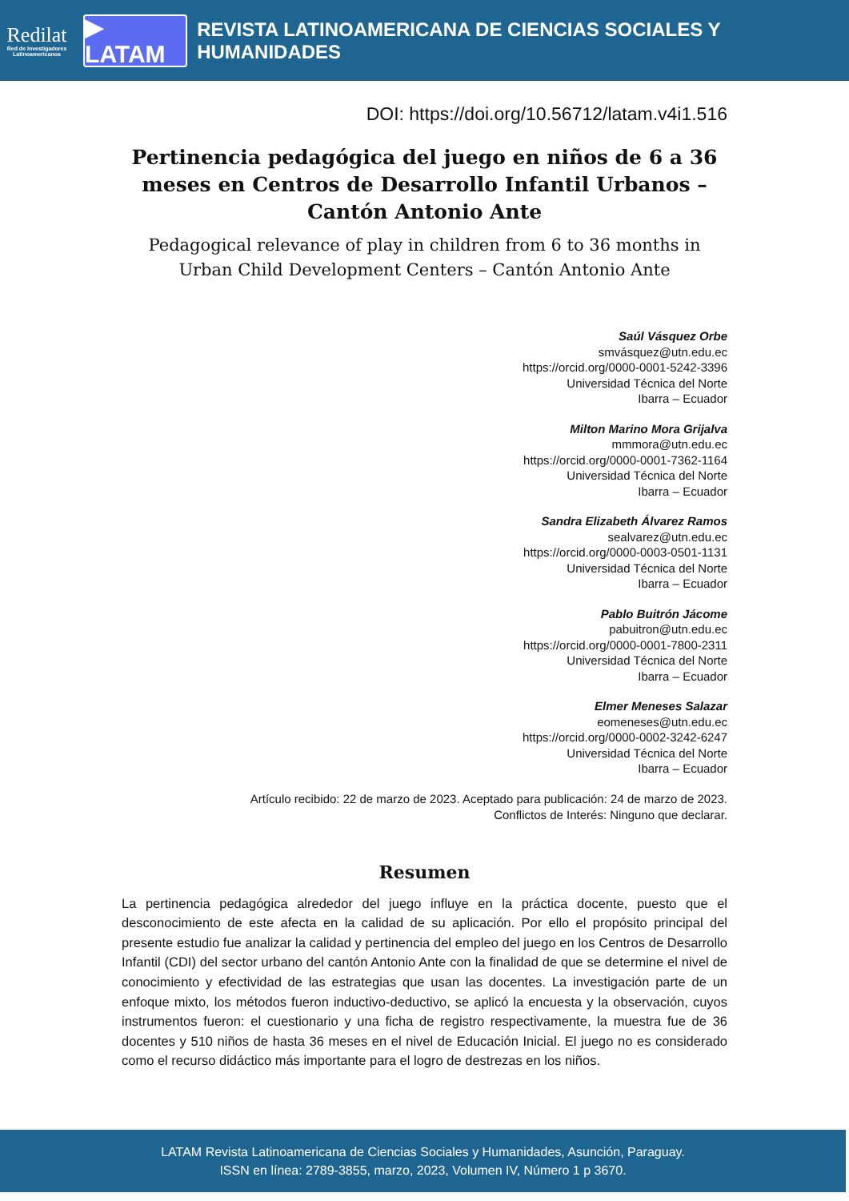Redilat
Red de Investigadores Latinoamericanos
▶ LATAM
REVISTA LATINOAMERICANA DE CIENCIAS SOCIALES Y HUMANIDADES
DOI: https://doi.org/10.56712/latam.v4i1.516
Pertinencia pedagógica del juego en niños de 6 a 36 meses en Centros de Desarrollo Infantil Urbanos – Cantón Antonio Ante
Pedagogical relevance of play in children from 6 to 36 months in Urban Child Development Centers – Cantón Antonio Ante
Saúl Vásquez Orbe
smvásquez@utn.edu.ec
https://orcid.org/0000-0001-5242-3396
Universidad Técnica del Norte
Ibarra – Ecuador
Milton Marino Mora Grijalva
mmmora@utn.edu.ec
https://orcid.org/0000-0001-7362-1164
Universidad Técnica del Norte
Ibarra – Ecuador
Sandra Elizabeth Álvarez Ramos
sealvarez@utn.edu.ec
https://orcid.org/0000-0003-0501-1131
Universidad Técnica del Norte
Ibarra – Ecuador
Pablo Buitrón Jácome
pabuitron@utn.edu.ec
https://orcid.org/0000-0001-7800-2311
Universidad Técnica del Norte
Ibarra – Ecuador
Elmer Meneses Salazar
eomeneses@utn.edu.ec
https://orcid.org/0000-0002-3242-6247
Universidad Técnica del Norte
Ibarra – Ecuador
Artículo recibido: 22 de marzo de 2023. Aceptado para publicación: 24 de marzo de 2023.
Conflictos de Interés: Ninguno que declarar.
Resumen
La pertinencia pedagógica alrededor del juego influye en la práctica docente, puesto que el desconocimiento de este afecta en la calidad de su aplicación. Por ello el propósito principal del presente estudio fue analizar la calidad y pertinencia del empleo del juego en los Centros de Desarrollo Infantil (CDI) del sector urbano del cantón Antonio Ante con la finalidad de que se determine el nivel de conocimiento y efectividad de las estrategias que usan las docentes. La investigación parte de un enfoque mixto, los métodos fueron inductivo-deductivo, se aplicó la encuesta y la observación, cuyos instrumentos fueron: el cuestionario y una ficha de registro respectivamente, la muestra fue de 36 docentes y 510 niños de hasta 36 meses en el nivel de Educación Inicial. El juego no es considerado como el recurso didáctico más importante para el logro de destrezas en los niños.
LATAM Revista Latinoamericana de Ciencias Sociales y Humanidades, Asunción, Paraguay.
ISSN en línea: 2789-3855, marzo, 2023, Volumen IV, Número 1 p 3670.